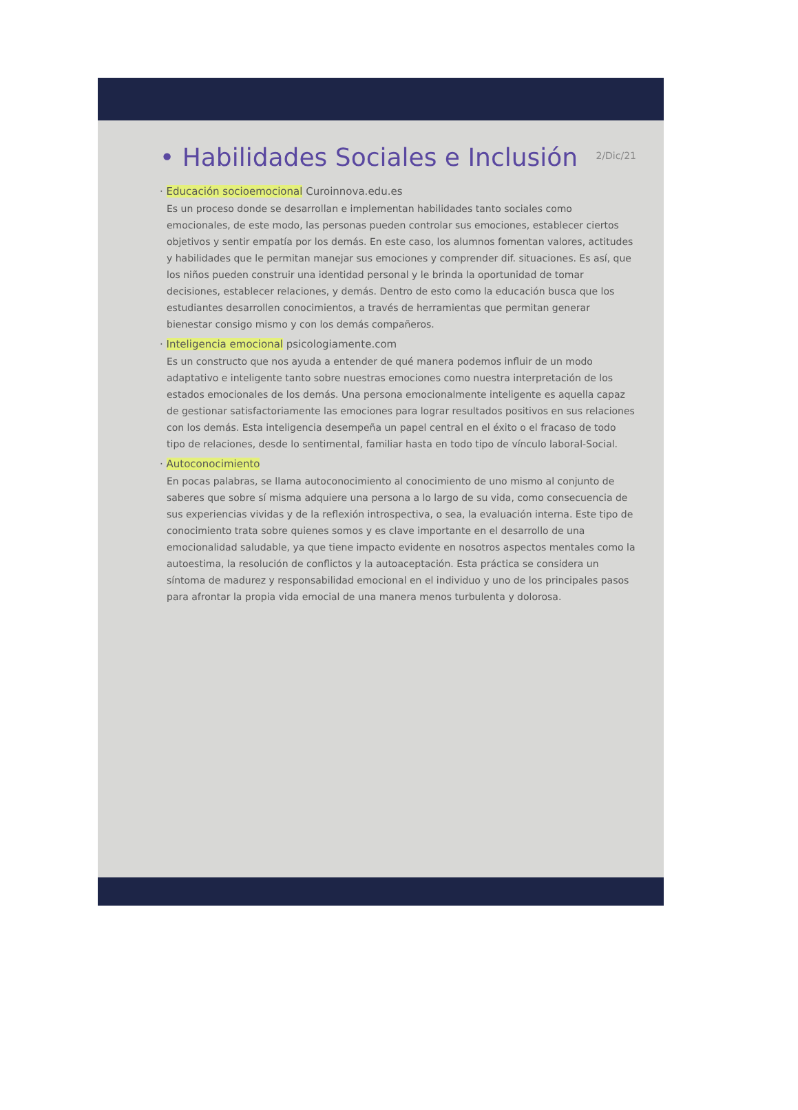2/Dic/21
• Habilidades Sociales e Inclusión
· Educación socioemocional Curoinnova.edu.es
Es un proceso donde se desarrollan e implementan habilidades tanto sociales como emocionales, de este modo, las personas pueden controlar sus emociones, establecer ciertos objetivos y sentir empatía por los demás. En este caso, los alumnos fomentan valores, actitudes y habilidades que le permitan manejar sus emociones y comprender dif. situaciones. Es así, que los niños pueden construir una identidad personal y le brinda la oportunidad de tomar decisiones, establecer relaciones, y demás. Dentro de esto como la educación busca que los estudiantes desarrollen conocimientos, a través de herramientas que permitan generar bienestar consigo mismo y con los demás compañeros.
· Inteligencia emocional psicologiamente.com
Es un constructo que nos ayuda a entender de qué manera podemos influir de un modo adaptativo e inteligente tanto sobre nuestras emociones como nuestra interpretación de los estados emocionales de los demás. Una persona emocionalmente inteligente es aquella capaz de gestionar satisfactoriamente las emociones para lograr resultados positivos en sus relaciones con los demás. Esta inteligencia desempeña un papel central en el éxito o el fracaso de todo tipo de relaciones, desde lo sentimental, familiar hasta en todo tipo de vínculo laboral-Social.
· Autoconocimiento
En pocas palabras, se llama autoconocimiento al conocimiento de uno mismo al conjunto de saberes que sobre sí misma adquiere una persona a lo largo de su vida, como consecuencia de sus experiencias vividas y de la reflexión introspectiva, o sea, la evaluación interna. Este tipo de conocimiento trata sobre quienes somos y es clave importante en el desarrollo de una emocionalidad saludable, ya que tiene impacto evidente en nosotros aspectos mentales como la autoestima, la resolución de conflictos y la autoaceptación. Esta práctica se considera un síntoma de madurez y responsabilidad emocional en el individuo y uno de los principales pasos para afrontar la propia vida emocial de una manera menos turbulenta y dolorosa.